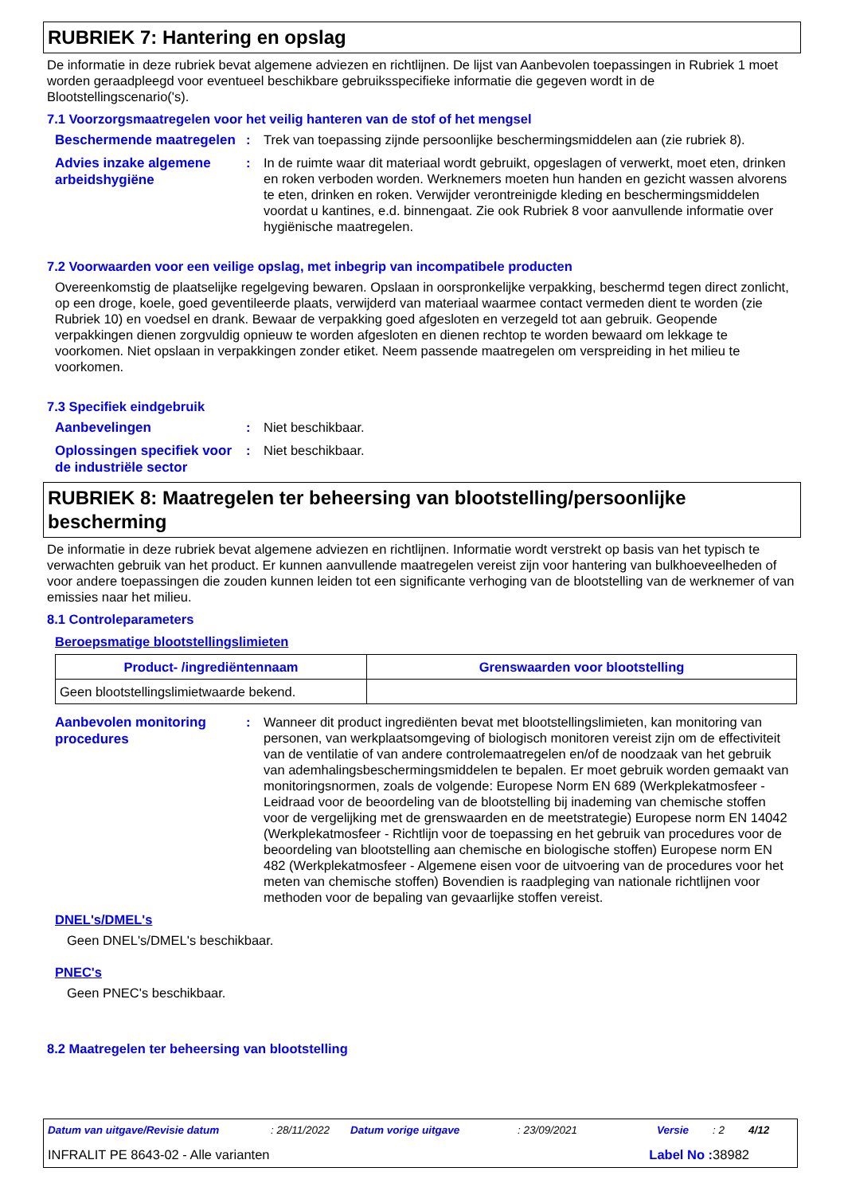RUBRIEK 7: Hantering en opslag
De informatie in deze rubriek bevat algemene adviezen en richtlijnen. De lijst van Aanbevolen toepassingen in Rubriek 1 moet worden geraadpleegd voor eventueel beschikbare gebruiksspecifieke informatie die gegeven wordt in de Blootstellingscenario('s).
7.1 Voorzorgsmaatregelen voor het veilig hanteren van de stof of het mengsel
Beschermende maatregelen
: Trek van toepassing zijnde persoonlijke beschermingsmiddelen aan (zie rubriek 8).
Advies inzake algemene arbeidshygiëne
: In de ruimte waar dit materiaal wordt gebruikt, opgeslagen of verwerkt, moet eten, drinken en roken verboden worden. Werknemers moeten hun handen en gezicht wassen alvorens te eten, drinken en roken. Verwijder verontreinigde kleding en beschermingsmiddelen voordat u kantines, e.d. binnengaat. Zie ook Rubriek 8 voor aanvullende informatie over hygiënische maatregelen.
7.2 Voorwaarden voor een veilige opslag, met inbegrip van incompatibele producten
Overeenkomstig de plaatselijke regelgeving bewaren. Opslaan in oorspronkelijke verpakking, beschermd tegen direct zonlicht, op een droge, koele, goed geventileerde plaats, verwijderd van materiaal waarmee contact vermeden dient te worden (zie Rubriek 10) en voedsel en drank. Bewaar de verpakking goed afgesloten en verzegeld tot aan gebruik. Geopende verpakkingen dienen zorgvuldig opnieuw te worden afgesloten en dienen rechtop te worden bewaard om lekkage te voorkomen. Niet opslaan in verpakkingen zonder etiket. Neem passende maatregelen om verspreiding in het milieu te voorkomen.
7.3 Specifiek eindgebruik
Aanbevelingen
: Niet beschikbaar.
Oplossingen specifiek voor de industriële sector
: Niet beschikbaar.
RUBRIEK 8: Maatregelen ter beheersing van blootstelling/persoonlijke bescherming
De informatie in deze rubriek bevat algemene adviezen en richtlijnen. Informatie wordt verstrekt op basis van het typisch te verwachten gebruik van het product. Er kunnen aanvullende maatregelen vereist zijn voor hantering van bulkhoeveelheden of voor andere toepassingen die zouden kunnen leiden tot een significante verhoging van de blootstelling van de werknemer of van emissies naar het milieu.
8.1 Controleparameters
Beroepsmatige blootstellingslimieten
| Product- /ingrediëntennaam | Grenswaarden voor blootstelling |
| --- | --- |
| Geen blootstellingslimietwaarde bekend. | |
Aanbevolen monitoring procedures
: Wanneer dit product ingrediënten bevat met blootstellingslimieten, kan monitoring van personen, van werkplaatsomgeving of biologisch monitoren vereist zijn om de effectiviteit van de ventilatie of van andere controlemaatregelen en/of de noodzaak van het gebruik van ademhalingsbeschermingsmiddelen te bepalen. Er moet gebruik worden gemaakt van monitoringsnormen, zoals de volgende: Europese Norm EN 689 (Werkplekatmosfeer - Leidraad voor de beoordeling van de blootstelling bij inademing van chemische stoffen voor de vergelijking met de grenswaarden en de meetstrategie) Europese norm EN 14042 (Werkplekatmosfeer - Richtlijn voor de toepassing en het gebruik van procedures voor de beoordeling van blootstelling aan chemische en biologische stoffen) Europese norm EN 482 (Werkplekatmosfeer - Algemene eisen voor de uitvoering van de procedures voor het meten van chemische stoffen) Bovendien is raadpleging van nationale richtlijnen voor methoden voor de bepaling van gevaarlijke stoffen vereist.
DNEL's/DMEL's
Geen DNEL's/DMEL's beschikbaar.
PNEC's
Geen PNEC's beschikbaar.
8.2 Maatregelen ter beheersing van blootstelling
Datum van uitgave/Revisie datum: 28/11/2022 Datum vorige uitgave: 23/09/2021 Versie: 2 4/12
INFRALIT PE 8643-02 - Alle varianten Label No : 38982